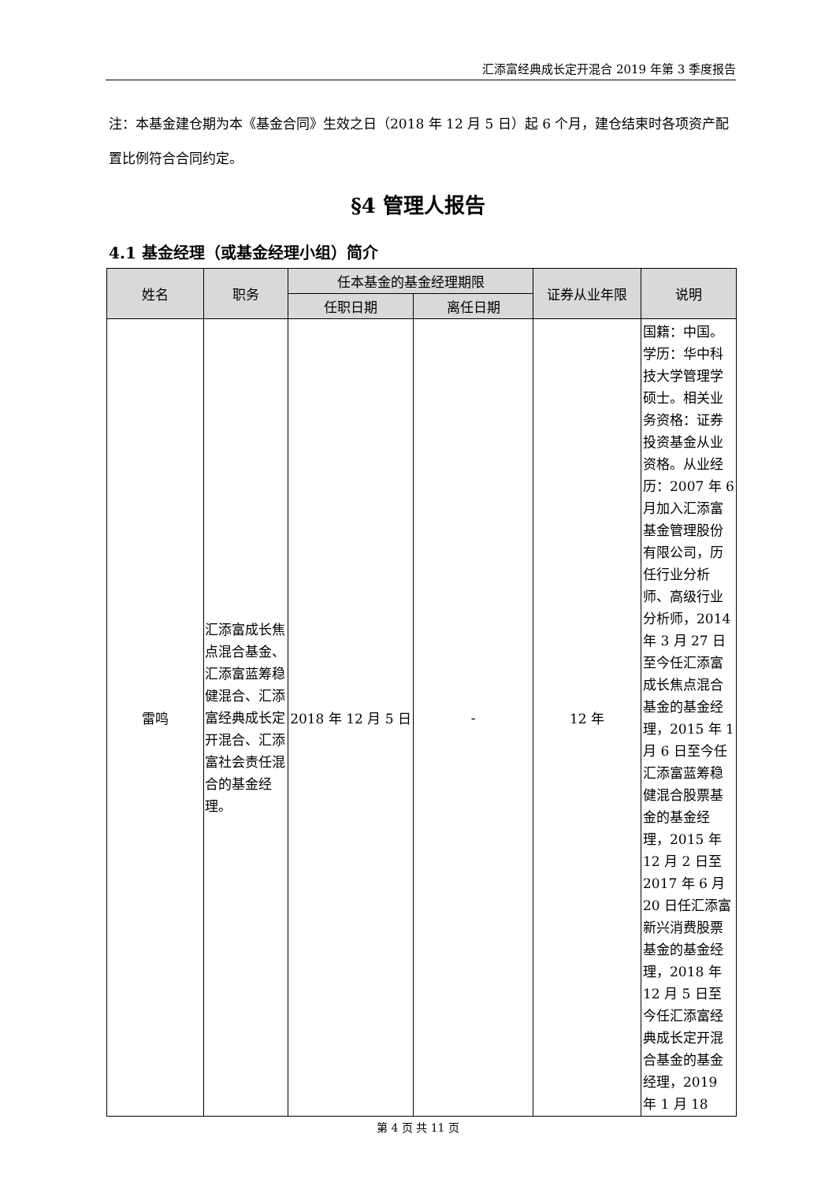汇添富经典成长定开混合 2019 年第 3 季度报告
注：本基金建仓期为本《基金合同》生效之日（2018 年 12 月 5 日）起 6 个月，建仓结束时各项资产配置比例符合合同约定。
§4 管理人报告
4.1 基金经理（或基金经理小组）简介
| 姓名 | 职务 | 任本基金的基金经理期限 | | 证券从业年限 | 说明 |
| --- | --- | --- | --- | --- | --- |
| | | 任职日期 | 离任日期 | | |
| 雷鸣 | 汇添富成长焦点混合基金、汇添富蓝筹稳健混合、汇添富经典成长定开混合、汇添富社会责任混合的基金经理。 | 2018 年 12 月 5 日 | - | 12 年 | 国籍：中国。学历：华中科技大学管理学硕士。相关业务资格：证券投资基金从业资格。从业经历：2007 年 6 月加入汇添富基金管理股份有限公司，历任行业分析师、高级行业分析师，2014 年 3 月 27 日至今任汇添富成长焦点混合基金的基金经理，2015 年 1 月 6 日至今任汇添富蓝筹稳健混合股票基金的基金经理，2015 年 12 月 2 日至 2017 年 6 月 20 日任汇添富新兴消费股票基金的基金经理，2018 年 12 月 5 日至今任汇添富经典成长定开混合基金的基金经理，2019 年 1 月 18 |
第 4 页 共 11 页